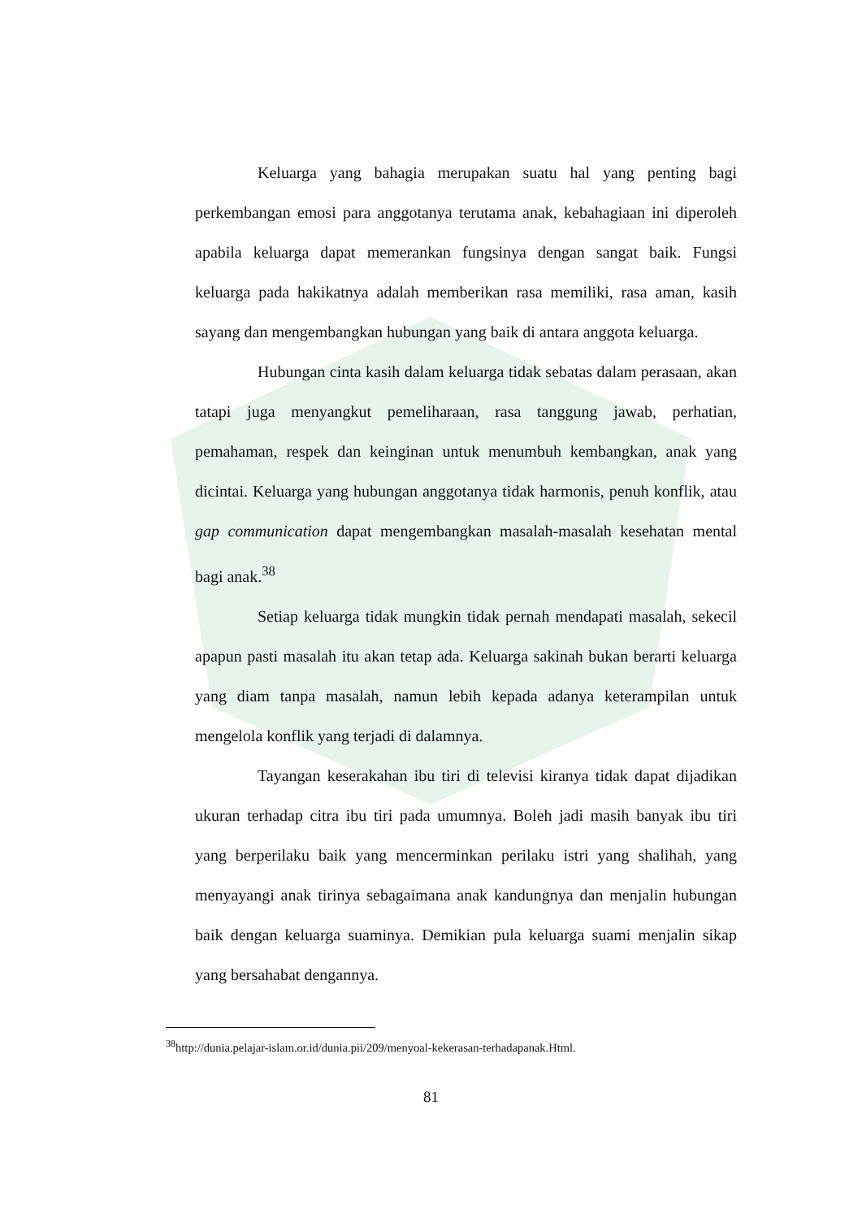Keluarga yang bahagia merupakan suatu hal yang penting bagi perkembangan emosi para anggotanya terutama anak, kebahagiaan ini diperoleh apabila keluarga dapat memerankan fungsinya dengan sangat baik. Fungsi keluarga pada hakikatnya adalah memberikan rasa memiliki, rasa aman, kasih sayang dan mengembangkan hubungan yang baik di antara anggota keluarga.
Hubungan cinta kasih dalam keluarga tidak sebatas dalam perasaan, akan tatapi juga menyangkut pemeliharaan, rasa tanggung jawab, perhatian, pemahaman, respek dan keinginan untuk menumbuh kembangkan, anak yang dicintai. Keluarga yang hubungan anggotanya tidak harmonis, penuh konflik, atau gap communication dapat mengembangkan masalah-masalah kesehatan mental bagi anak.<sup>38</sup>
Setiap keluarga tidak mungkin tidak pernah mendapati masalah, sekecil apapun pasti masalah itu akan tetap ada. Keluarga sakinah bukan berarti keluarga yang diam tanpa masalah, namun lebih kepada adanya keterampilan untuk mengelola konflik yang terjadi di dalamnya.
Tayangan keserakahan ibu tiri di televisi kiranya tidak dapat dijadikan ukuran terhadap citra ibu tiri pada umumnya. Boleh jadi masih banyak ibu tiri yang berperilaku baik yang mencerminkan perilaku istri yang shalihah, yang menyayangi anak tirinya sebagaimana anak kandungnya dan menjalin hubungan baik dengan keluarga suaminya. Demikian pula keluarga suami menjalin sikap yang bersahabat dengannya.
<sup>38</sup> http://dunia.pelajar-islam.or.id/dunia.pii/209/menyoal-kekerasan-terhadapanak.Html.
81